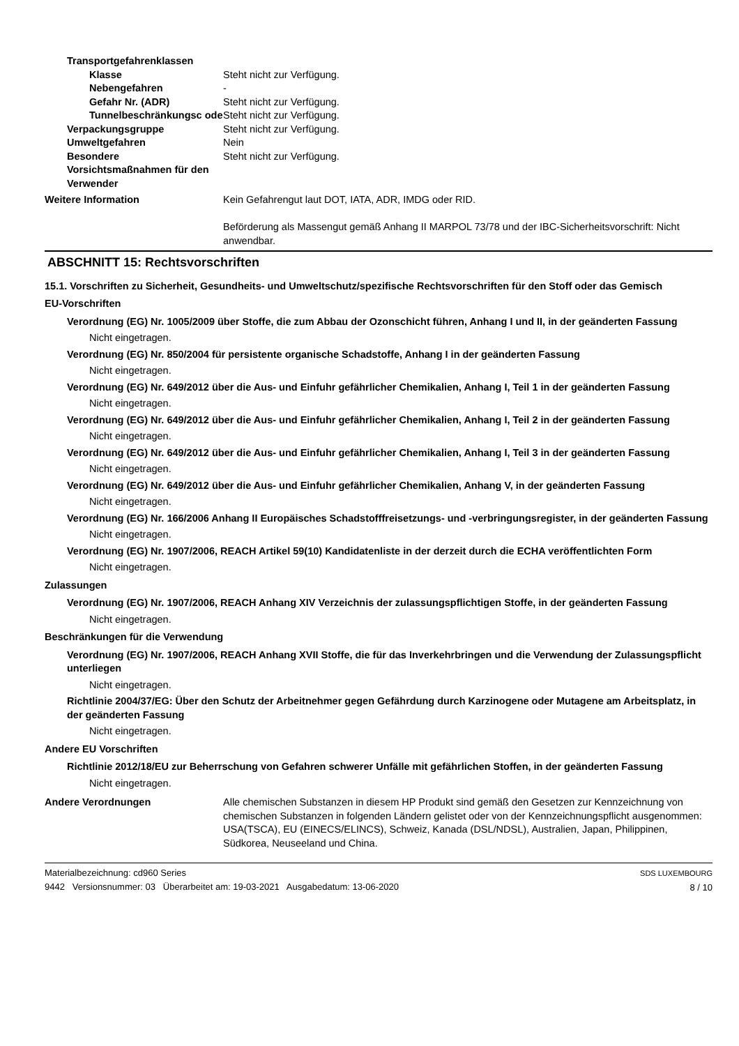Transportgefahrenklassen
Klasse Steht nicht zur Verfügung.
Nebengefahren -
Gefahr Nr. (ADR) Steht nicht zur Verfügung.
Tunnelbeschränkungsc ode
Steht nicht zur Verfügung.
Verpackungsgruppe Steht nicht zur Verfügung.
Umweltgefahren Nein
Besondere Vorsichtsmaßnahmen für den Verwender
Steht nicht zur Verfügung.
Weitere Information Kein Gefahrengut laut DOT, IATA, ADR, IMDG oder RID.
Beförderung als Massengut gemäß Anhang II MARPOL 73/78 und der IBC-Sicherheitsvorschrift: Nicht anwendbar.
ABSCHNITT 15: Rechtsvorschriften
15.1. Vorschriften zu Sicherheit, Gesundheits- und Umweltschutz/spezifische Rechtsvorschriften für den Stoff oder das Gemisch
EU-Vorschriften
Verordnung (EG) Nr. 1005/2009 über Stoffe, die zum Abbau der Ozonschicht führen, Anhang I und II, in der geänderten Fassung
Nicht eingetragen.
Verordnung (EG) Nr. 850/2004 für persistente organische Schadstoffe, Anhang I in der geänderten Fassung
Nicht eingetragen.
Verordnung (EG) Nr. 649/2012 über die Aus- und Einfuhr gefährlicher Chemikalien, Anhang I, Teil 1 in der geänderten Fassung
Nicht eingetragen.
Verordnung (EG) Nr. 649/2012 über die Aus- und Einfuhr gefährlicher Chemikalien, Anhang I, Teil 2 in der geänderten Fassung
Nicht eingetragen.
Verordnung (EG) Nr. 649/2012 über die Aus- und Einfuhr gefährlicher Chemikalien, Anhang I, Teil 3 in der geänderten Fassung
Nicht eingetragen.
Verordnung (EG) Nr. 649/2012 über die Aus- und Einfuhr gefährlicher Chemikalien, Anhang V, in der geänderten Fassung
Nicht eingetragen.
Verordnung (EG) Nr. 166/2006 Anhang II Europäisches Schadstofffreisetzungs- und -verbringungsregister, in der geänderten Fassung
Nicht eingetragen.
Verordnung (EG) Nr. 1907/2006, REACH Artikel 59(10) Kandidatenliste in der derzeit durch die ECHA veröffentlichten Form
Nicht eingetragen.
Zulassungen
Verordnung (EG) Nr. 1907/2006, REACH Anhang XIV Verzeichnis der zulassungspflichtigen Stoffe, in der geänderten Fassung
Nicht eingetragen.
Beschränkungen für die Verwendung
Verordnung (EG) Nr. 1907/2006, REACH Anhang XVII Stoffe, die für das Inverkehrbringen und die Verwendung der Zulassungspflicht unterliegen
Nicht eingetragen.
Richtlinie 2004/37/EG: Über den Schutz der Arbeitnehmer gegen Gefährdung durch Karzinogene oder Mutagene am Arbeitsplatz, in der geänderten Fassung
Nicht eingetragen.
Andere EU Vorschriften
Richtlinie 2012/18/EU zur Beherrschung von Gefahren schwerer Unfälle mit gefährlichen Stoffen, in der geänderten Fassung
Nicht eingetragen.
Andere Verordnungen Alle chemischen Substanzen in diesem HP Produkt sind gemäß den Gesetzen zur Kennzeichnung von chemischen Substanzen in folgenden Ländern gelistet oder von der Kennzeichnungspflicht ausgenommen: USA(TSCA), EU (EINECS/ELINCS), Schweiz, Kanada (DSL/NDSL), Australien, Japan, Philippinen, Südkorea, Neuseeland und China.
Materialbezeichnung: cd960 Series
9442 Versionsnummer: 03 Überarbeitet am: 19-03-2021 Ausgabedatum: 13-06-2020
SDS LUXEMBOURG
8 / 10